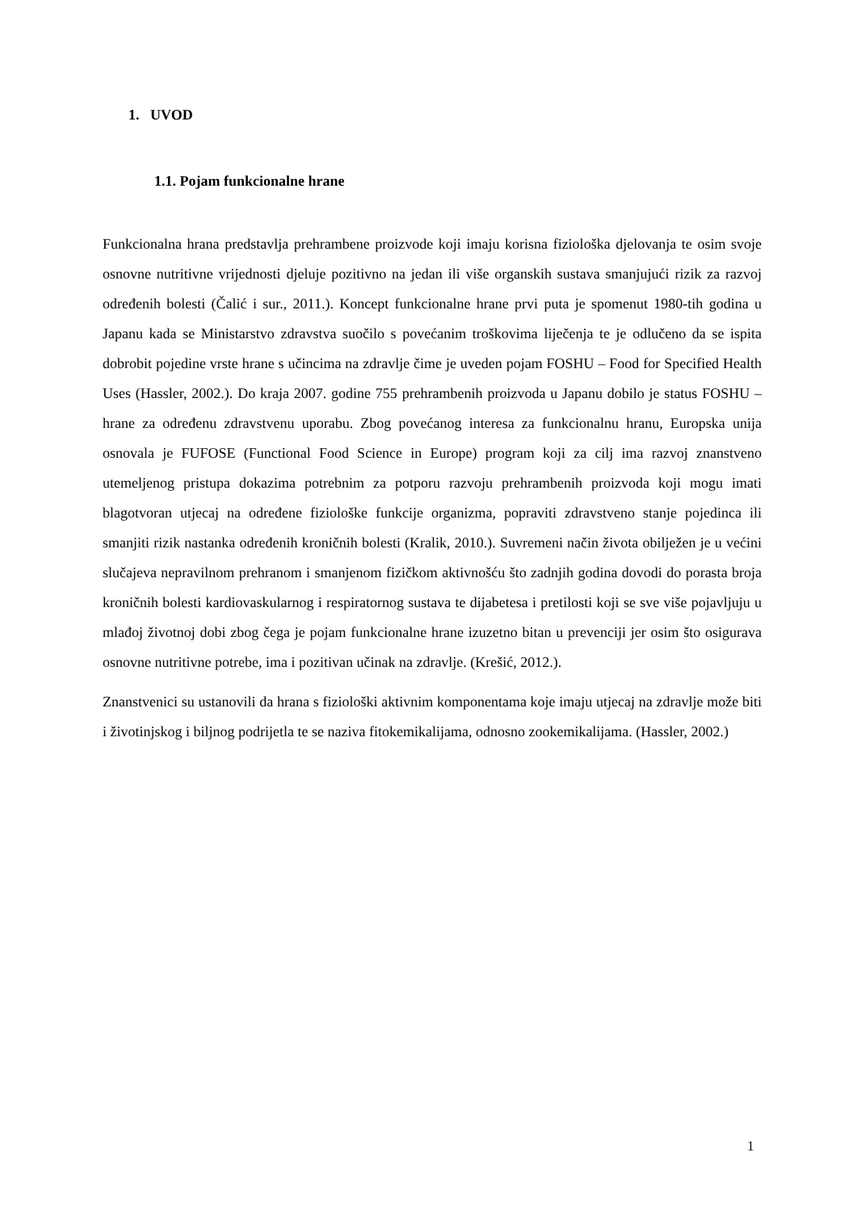1. UVOD
1.1. Pojam funkcionalne hrane
Funkcionalna hrana predstavlja prehrambene proizvode koji imaju korisna fiziološka djelovanja te osim svoje osnovne nutritivne vrijednosti djeluje pozitivno na jedan ili više organskih sustava smanjujući rizik za razvoj određenih bolesti (Čalić i sur., 2011.). Koncept funkcionalne hrane prvi puta je spomenut 1980-tih godina u Japanu kada se Ministarstvo zdravstva suočilo s povećanim troškovima liječenja te je odlučeno da se ispita dobrobit pojedine vrste hrane s učincima na zdravlje čime je uveden pojam FOSHU – Food for Specified Health Uses (Hassler, 2002.). Do kraja 2007. godine 755 prehrambenih proizvoda u Japanu dobilo je status FOSHU – hrane za određenu zdravstvenu uporabu. Zbog povećanog interesa za funkcionalnu hranu, Europska unija osnovala je FUFOSE (Functional Food Science in Europe) program koji za cilj ima razvoj znanstveno utemeljenog pristupa dokazima potrebnim za potporu razvoju prehrambenih proizvoda koji mogu imati blagotvoran utjecaj na određene fiziološke funkcije organizma, popraviti zdravstveno stanje pojedinca ili smanjiti rizik nastanka određenih kroničnih bolesti (Kralik, 2010.). Suvremeni način života obilježen je u većini slučajeva nepravilnom prehranom i smanjenom fizičkom aktivnošću što zadnjih godina dovodi do porasta broja kroničnih bolesti kardiovaskularnog i respiratornog sustava te dijabetesa i pretilosti koji se sve više pojavljuju u mlađoj životnoj dobi zbog čega je pojam funkcionalne hrane izuzetno bitan u prevenciji jer osim što osigurava osnovne nutritivne potrebe, ima i pozitivan učinak na zdravlje. (Krešić, 2012.).
Znanstvenici su ustanovili da hrana s fiziološki aktivnim komponentama koje imaju utjecaj na zdravlje može biti i životinjskog i biljnog podrijetla te se naziva fitokemikalijama, odnosno zookemikalijama. (Hassler, 2002.)
1